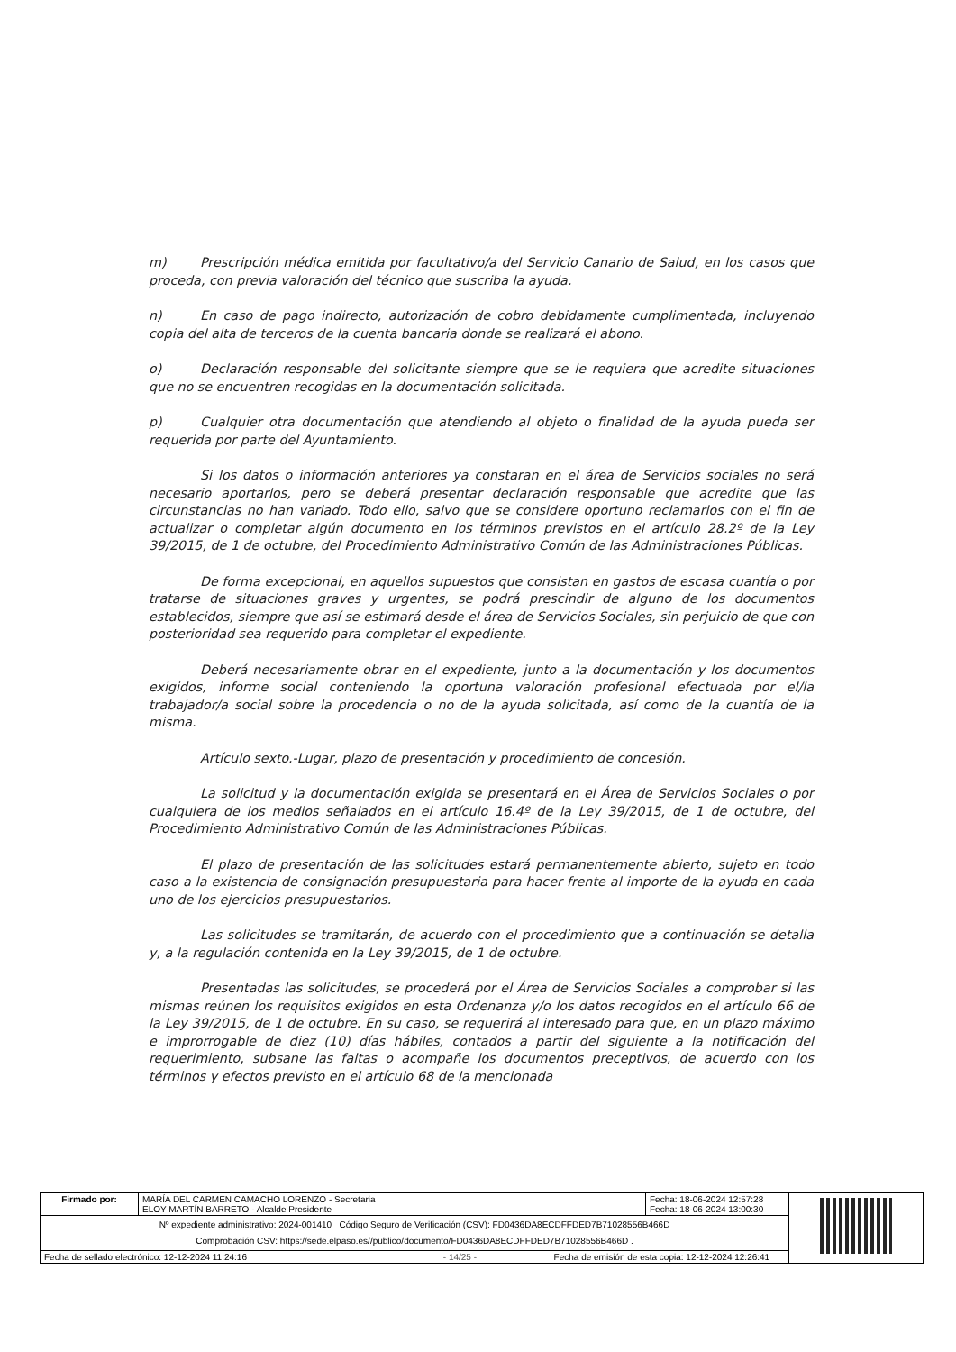m) Prescripción médica emitida por facultativo/a del Servicio Canario de Salud, en los casos que proceda, con previa valoración del técnico que suscriba la ayuda.
n) En caso de pago indirecto, autorización de cobro debidamente cumplimentada, incluyendo copia del alta de terceros de la cuenta bancaria donde se realizará el abono.
o) Declaración responsable del solicitante siempre que se le requiera que acredite situaciones que no se encuentren recogidas en la documentación solicitada.
p) Cualquier otra documentación que atendiendo al objeto o finalidad de la ayuda pueda ser requerida por parte del Ayuntamiento.
Si los datos o información anteriores ya constaran en el área de Servicios sociales no será necesario aportarlos, pero se deberá presentar declaración responsable que acredite que las circunstancias no han variado. Todo ello, salvo que se considere oportuno reclamarlos con el fin de actualizar o completar algún documento en los términos previstos en el artículo 28.2º de la Ley 39/2015, de 1 de octubre, del Procedimiento Administrativo Común de las Administraciones Públicas.
De forma excepcional, en aquellos supuestos que consistan en gastos de escasa cuantía o por tratarse de situaciones graves y urgentes, se podrá prescindir de alguno de los documentos establecidos, siempre que así se estimará desde el área de Servicios Sociales, sin perjuicio de que con posterioridad sea requerido para completar el expediente.
Deberá necesariamente obrar en el expediente, junto a la documentación y los documentos exigidos, informe social conteniendo la oportuna valoración profesional efectuada por el/la trabajador/a social sobre la procedencia o no de la ayuda solicitada, así como de la cuantía de la misma.
Artículo sexto.-Lugar, plazo de presentación y procedimiento de concesión.
La solicitud y la documentación exigida se presentará en el Área de Servicios Sociales o por cualquiera de los medios señalados en el artículo 16.4º de la Ley 39/2015, de 1 de octubre, del Procedimiento Administrativo Común de las Administraciones Públicas.
El plazo de presentación de las solicitudes estará permanentemente abierto, sujeto en todo caso a la existencia de consignación presupuestaria para hacer frente al importe de la ayuda en cada uno de los ejercicios presupuestarios.
Las solicitudes se tramitarán, de acuerdo con el procedimiento que a continuación se detalla y, a la regulación contenida en la Ley 39/2015, de 1 de octubre.
Presentadas las solicitudes, se procederá por el Área de Servicios Sociales a comprobar si las mismas reúnen los requisitos exigidos en esta Ordenanza y/o los datos recogidos en el artículo 66 de la Ley 39/2015, de 1 de octubre. En su caso, se requerirá al interesado para que, en un plazo máximo e improrrogable de diez (10) días hábiles, contados a partir del siguiente a la notificación del requerimiento, subsane las faltas o acompañe los documentos preceptivos, de acuerdo con los términos y efectos previsto en el artículo 68 de la mencionada
| Firmado por: | MARÍA DEL CARMEN CAMACHO LORENZO - Secretaria ELOY MARTÍN BARRETO - Alcalde Presidente | Fecha: 18-06-2024 12:57:28 Fecha: 18-06-2024 13:00:30 | |
| Nº expediente administrativo: 2024-001410 Código Seguro de Verificación (CSV): FD0436DA8ECDFFDED7B71028556B466D Comprobación CSV: https://sede.elpaso.es//publico/documento/FD0436DA8ECDFFDED7B71028556B466D . | | | |
| Fecha de sellado electrónico: 12-12-2024 11:24:16 - 14/25 - Fecha de emisión de esta copia: 12-12-2024 12:26:41 | | | |